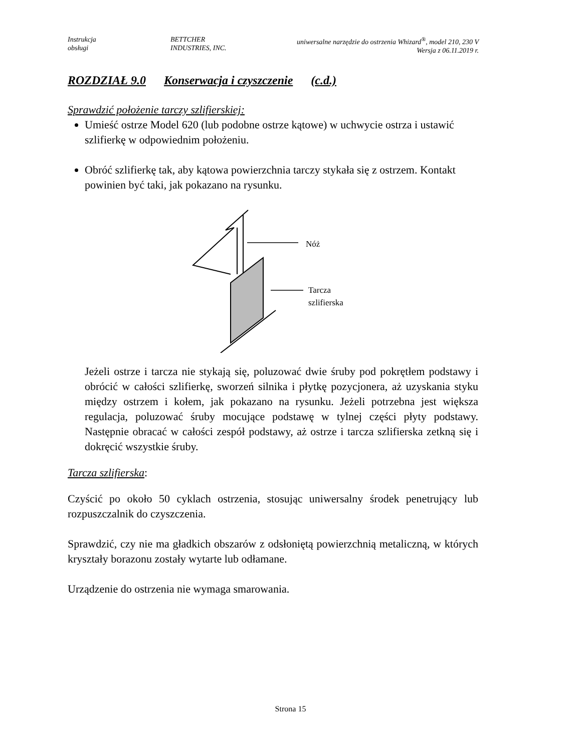Instrukcja
obsługi
BETTCHER
INDUSTRIES, INC.
uniwersalne narzędzie do ostrzenia Whizard<sup>®</sup>, model 210, 230 V
Wersja z 06.11.2019 r.
ROZDZIAŁ 9.0 Konserwacja i czyszczenie (c.d.)
Sprawdzić położenie tarczy szlifierskiej:
Umieść ostrze Model 620 (lub podobne ostrze kątowe) w uchwycie ostrza i ustawić szlifierkę w odpowiednim położeniu.
Obróć szlifierkę tak, aby kątowa powierzchnia tarczy stykała się z ostrzem. Kontakt powinien być taki, jak pokazano na rysunku.
Nóż
Tarcza
szlifierska
Jeżeli ostrze i tarcza nie stykają się, poluzować dwie śruby pod pokrętłem podstawy i obrócić w całości szlifierkę, sworzeń silnika i płytkę pozycjonera, aż uzyskania styku między ostrzem i kołem, jak pokazano na rysunku. Jeżeli potrzebna jest większa regulacja, poluzować śruby mocujące podstawę w tylnej części płyty podstawy. Następnie obracać w całości zespół podstawy, aż ostrze i tarcza szlifierska zetkną się i dokręcić wszystkie śruby.
Tarcza szlifierska:
Czyścić po około 50 cyklach ostrzenia, stosując uniwersalny środek penetrujący lub rozpuszczalnik do czyszczenia.
Sprawdzić, czy nie ma gładkich obszarów z odsłoniętą powierzchnią metaliczną, w których kryształy borazonu zostały wytarte lub odłamane.
Urządzenie do ostrzenia nie wymaga smarowania.
Strona 15